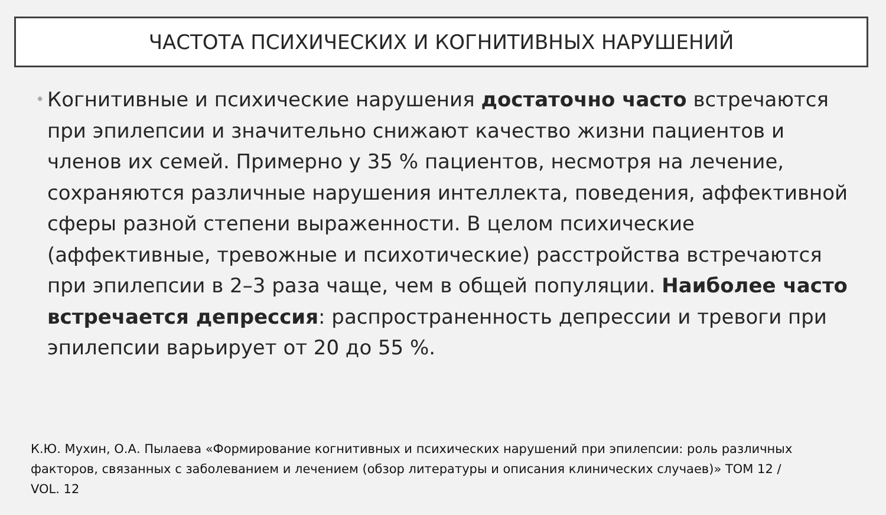ЧАСТОТА ПСИХИЧЕСКИХ И КОГНИТИВНЫХ НАРУШЕНИЙ
•
Когнитивные и психические нарушения достаточно часто встречаются при эпилепсии и значительно снижают качество жизни пациентов и членов их семей. Примерно у 35 % пациентов, несмотря на лечение, сохраняются различные нарушения интеллекта, поведения, аффективной сферы разной степени выраженности. В целом психические (аффективные, тревожные и психотические) расстройства встречаются при эпилепсии в 2–3 раза чаще, чем в общей популяции. Наиболее часто встречается депрессия: распространенность депрессии и тревоги при эпилепсии варьирует от 20 до 55 %.
К.Ю. Мухин, О.А. Пылаева «Формирование когнитивных и психических нарушений при эпилепсии: роль различных факторов, связанных с заболеванием и лечением (обзор литературы и описания клинических случаев)» ТОМ 12 / VOL. 12